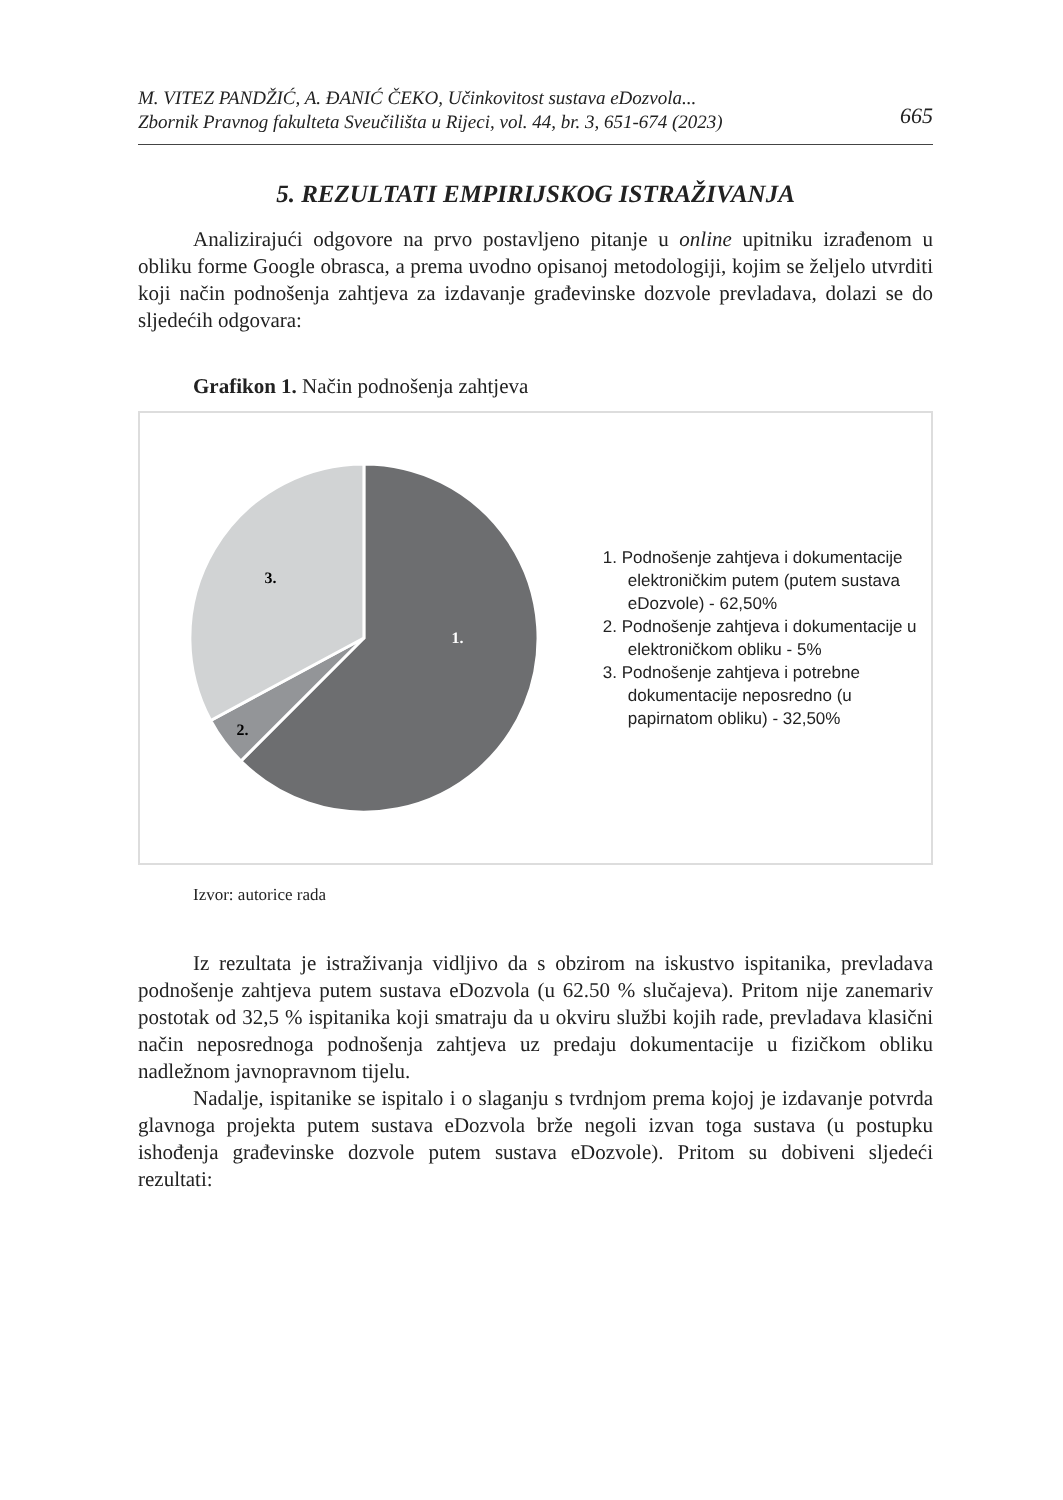M. VITEZ PANDŽIĆ, A. ĐANIĆ ČEKO, Učinkovitost sustava eDozvola...
Zbornik Pravnog fakulteta Sveučilišta u Rijeci, vol. 44, br. 3, 651-674 (2023) 665
5. REZULTATI EMPIRIJSKOG ISTRAŽIVANJA
Analizirajući odgovore na prvo postavljeno pitanje u online upitniku izrađenom u obliku forme Google obrasca, a prema uvodno opisanoj metodologiji, kojim se željelo utvrditi koji način podnošenja zahtjeva za izdavanje građevinske dozvole prevladava, dolazi se do sljedećih odgovara:
Grafikon 1. Način podnošenja zahtjeva
1.
2.
3.
1. Podnošenje zahtjeva i dokumentacije elektroničkim putem (putem sustava eDozvole) - 62,50%
2. Podnošenje zahtjeva i dokumentacije u elektroničkom obliku - 5%
3. Podnošenje zahtjeva i potrebne dokumentacije neposredno (u papirnatom obliku) - 32,50%
Izvor: autorice rada
Iz rezultata je istraživanja vidljivo da s obzirom na iskustvo ispitanika, prevladava podnošenje zahtjeva putem sustava eDozvola (u 62.50 % slučajeva). Pritom nije zanemariv postotak od 32,5 % ispitanika koji smatraju da u okviru službi kojih rade, prevladava klasični način neposrednoga podnošenja zahtjeva uz predaju dokumentacije u fizičkom obliku nadležnom javnopravnom tijelu.
Nadalje, ispitanike se ispitalo i o slaganju s tvrdnjom prema kojoj je izdavanje potvrda glavnoga projekta putem sustava eDozvola brže negoli izvan toga sustava (u postupku ishođenja građevinske dozvole putem sustava eDozvole). Pritom su dobiveni sljedeći rezultati: